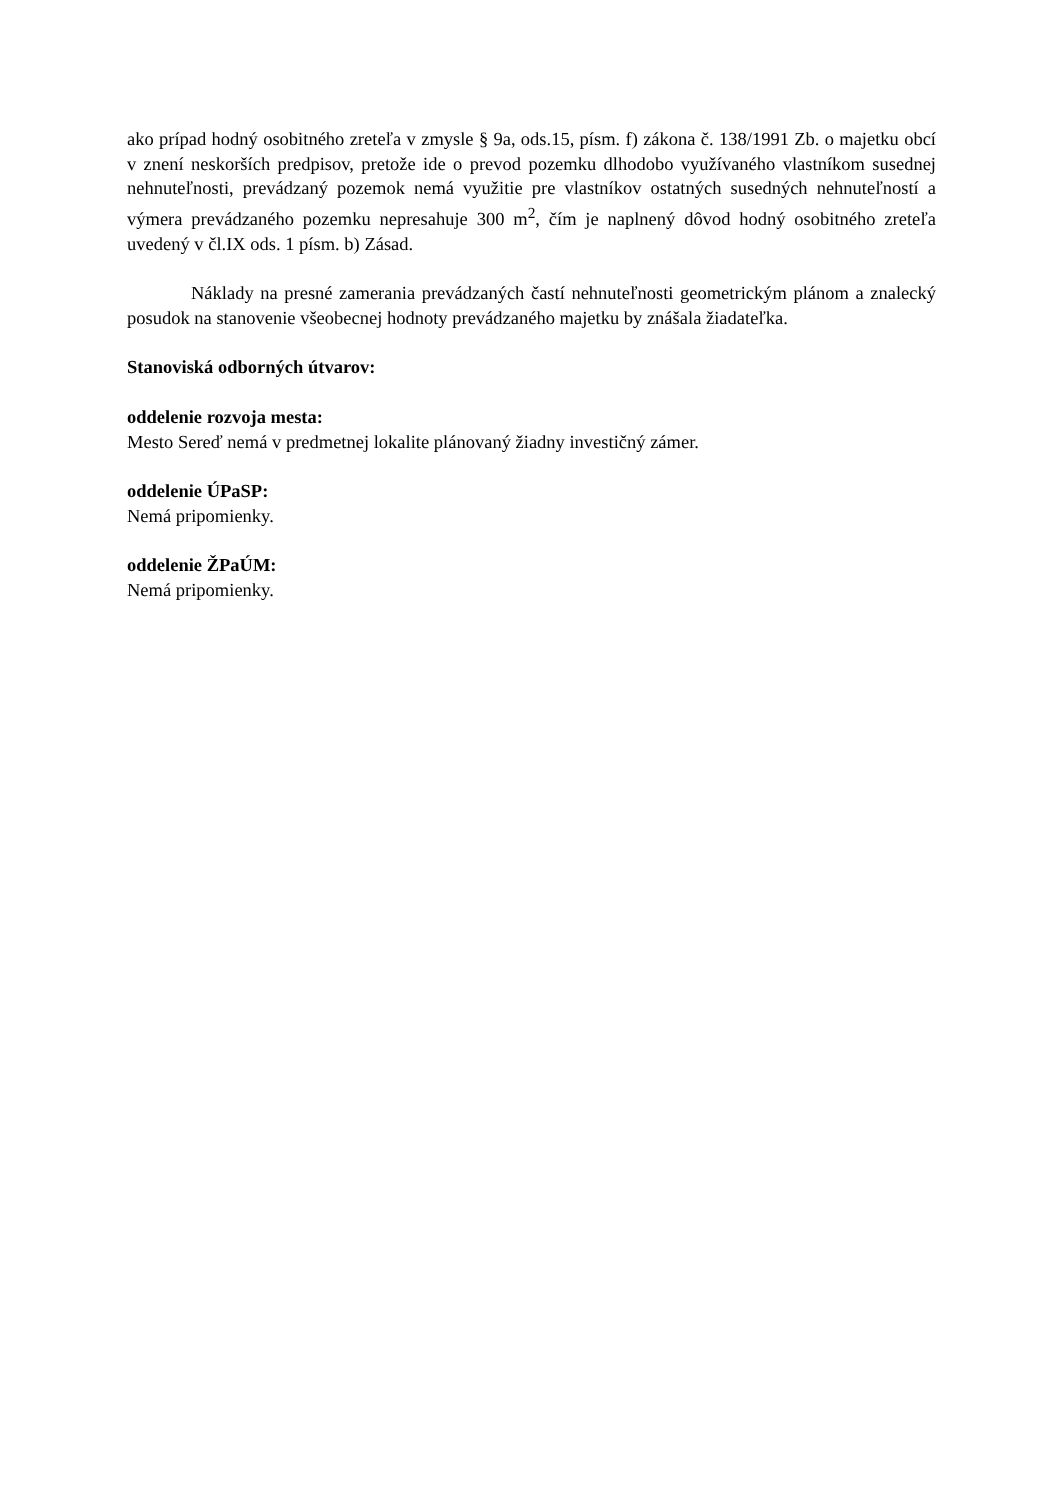ako prípad hodný osobitného zreteľa v zmysle § 9a, ods.15, písm. f) zákona č. 138/1991 Zb. o majetku obcí v znení neskorších predpisov, pretože ide o prevod pozemku dlhodobo využívaného vlastníkom susednej nehnuteľnosti, prevádzaný pozemok nemá využitie pre vlastníkov ostatných susedných nehnuteľností a výmera prevádzaného pozemku nepresahuje 300 m<sup>2</sup>, čím je naplnený dôvod hodný osobitného zreteľa uvedený v čl.IX ods. 1 písm. b) Zásad.
Náklady na presné zamerania prevádzaných častí nehnuteľnosti geometrickým plánom a znalecký posudok na stanovenie všeobecnej hodnoty prevádzaného majetku by znášala žiadateľka.
Stanoviská odborných útvarov:
oddelenie rozvoja mesta:
Mesto Sereď nemá v predmetnej lokalite plánovaný žiadny investičný zámer.
oddelenie ÚPaSP:
Nemá pripomienky.
oddelenie ŽPaÚM:
Nemá pripomienky.